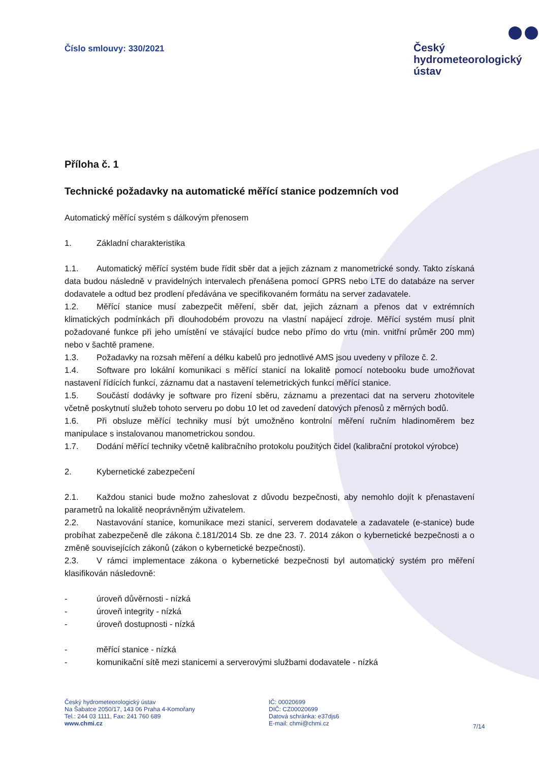Číslo smlouvy: 330/2021
Český
hydrometeorologický
ústav
Příloha č. 1
Technické požadavky na automatické měřící stanice podzemních vod
Automatický měřící systém s dálkovým přenosem
1. Základní charakteristika
1.1. Automatický měřící systém bude řídit sběr dat a jejich záznam z manometrické sondy. Takto získaná data budou následně v pravidelných intervalech přenášena pomocí GPRS nebo LTE do databáze na server dodavatele a odtud bez prodlení předávána ve specifikovaném formátu na server zadavatele.
1.2. Měřící stanice musí zabezpečit měření, sběr dat, jejich záznam a přenos dat v extrémních klimatických podmínkách při dlouhodobém provozu na vlastní napájecí zdroje. Měřící systém musí plnit požadované funkce při jeho umístění ve stávající budce nebo přímo do vrtu (min. vnitřní průměr 200 mm) nebo v šachtě pramene.
1.3. Požadavky na rozsah měření a délku kabelů pro jednotlivé AMS jsou uvedeny v příloze č. 2.
1.4. Software pro lokální komunikaci s měřící stanicí na lokalitě pomocí notebooku bude umožňovat nastavení řídících funkcí, záznamu dat a nastavení telemetrických funkcí měřící stanice.
1.5. Součástí dodávky je software pro řízení sběru, záznamu a prezentaci dat na serveru zhotovitele včetně poskytnutí služeb tohoto serveru po dobu 10 let od zavedení datových přenosů z měrných bodů.
1.6. Při obsluze měřící techniky musí být umožněno kontrolní měření ručním hladinoměrem bez manipulace s instalovanou manometrickou sondou.
1.7. Dodání měřící techniky včetně kalibračního protokolu použitých čidel (kalibrační protokol výrobce)
2. Kybernetické zabezpečení
2.1. Každou stanici bude možno zaheslovat z důvodu bezpečnosti, aby nemohlo dojít k přenastavení parametrů na lokalitě neoprávněným uživatelem.
2.2. Nastavování stanice, komunikace mezi stanicí, serverem dodavatele a zadavatele (e-stanice) bude probíhat zabezpečeně dle zákona č.181/2014 Sb. ze dne 23. 7. 2014 zákon o kybernetické bezpečnosti a o změně souvisejících zákonů (zákon o kybernetické bezpečnosti).
2.3. V rámci implementace zákona o kybernetické bezpečnosti byl automatický systém pro měření klasifikován následovně:
- úroveň důvěrnosti - nízká
- úroveň integrity - nízká
- úroveň dostupnosti - nízká
- měřící stanice - nízká
- komunikační sítě mezi stanicemi a serverovými službami dodavatele - nízká
Český hydrometeorologický ústav
Na Šabatce 2050/17, 143 06 Praha 4-Komořany
Tel.: 244 03 1111, Fax: 241 760 689
www.chmi.cz
IČ: 00020699
DIČ: CZ00020699
Datová schránka: e37djs6
E-mail: chmi@chmi.cz
7/14